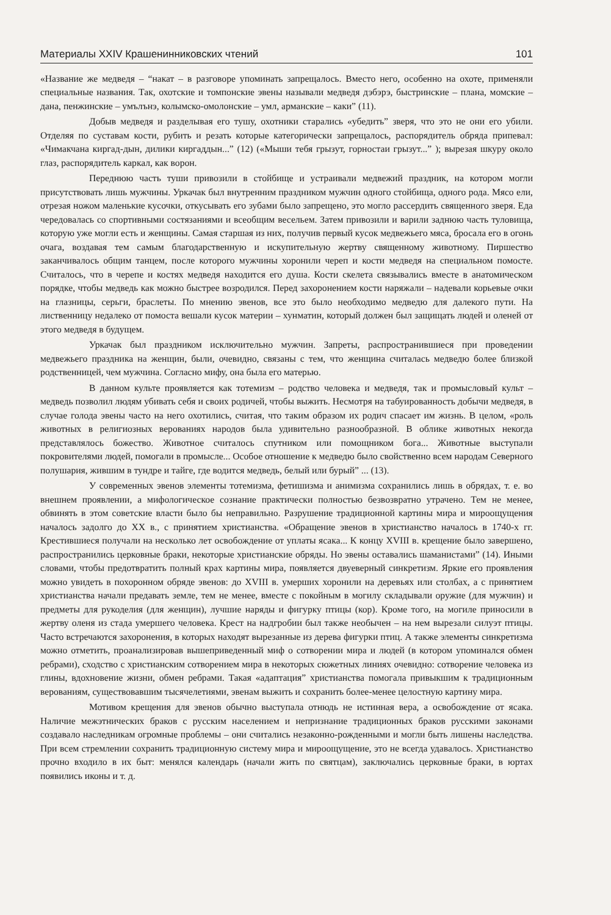Материалы XXIV Крашенинниковских чтений 101
«Название же медведя – “накат – в разговоре упоминать запрещалось. Вместо него, особенно на охоте, применяли специальные названия. Так, охотские и томпонские эвены называли медведя дэбэрэ, быстринские – плана, момские – дана, пенжинские – умълънэ, колымско-омолонские – умл, арманские – каки” (11).
Добыв медведя и разделывая его тушу, охотники старались «убедить” зверя, что это не они его убили. Отделяя по суставам кости, рубить и резать которые категорически запрещалось, распорядитель обряда припевал: «Чимакчана киргад-дын, дилики киргаддын...” (12) («Мыши тебя грызут, горностаи грызут...” ); вырезая шкуру около глаз, распорядитель каркал, как ворон.
Переднюю часть туши привозили в стойбище и устраивали медвежий праздник, на котором могли присутствовать лишь мужчины. Уркачак был внутренним праздником мужчин одного стойбища, одного рода. Мясо ели, отрезая ножом маленькие кусочки, откусывать его зубами было запрещено, это могло рассердить священного зверя. Еда чередовалась со спортивными состязаниями и всеобщим весельем. Затем привозили и варили заднюю часть туловища, которую уже могли есть и женщины. Самая старшая из них, получив первый кусок медвежьего мяса, бросала его в огонь очага, воздавая тем самым благодарственную и искупительную жертву священному животному. Пиршество заканчивалось общим танцем, после которого мужчины хоронили череп и кости медведя на специальном помосте. Считалось, что в черепе и костях медведя находится его душа. Кости скелета связывались вместе в анатомическом порядке, чтобы медведь как можно быстрее возродился. Перед захоронением кости наряжали – надевали корьевые очки на глазницы, серьги, браслеты. По мнению эвенов, все это было необходимо медведю для далекого пути. На лиственницу недалеко от помоста вешали кусок материи – хунматин, который должен был защищать людей и оленей от этого медведя в будущем.
Уркачак был праздником исключительно мужчин. Запреты, распространившиеся при проведении медвежьего праздника на женщин, были, очевидно, связаны с тем, что женщина считалась медведю более близкой родственницей, чем мужчина. Согласно мифу, она была его матерью.
В данном культе проявляется как тотемизм – родство человека и медведя, так и промысловый культ – медведь позволил людям убивать себя и своих родичей, чтобы выжить. Несмотря на табуированность добычи медведя, в случае голода эвены часто на него охотились, считая, что таким образом их родич спасает им жизнь. В целом, «роль животных в религиозных верованиях народов была удивительно разнообразной. В облике животных некогда представлялось божество. Животное считалось спутником или помощником бога... Животные выступали покровителями людей, помогали в промысле... Особое отношение к медведю было свойственно всем народам Северного полушария, жившим в тундре и тайге, где водится медведь, белый или бурый” ... (13).
У современных эвенов элементы тотемизма, фетишизма и анимизма сохранились лишь в обрядах, т. е. во внешнем проявлении, а мифологическое сознание практически полностью безвозвратно утрачено. Тем не менее, обвинять в этом советские власти было бы неправильно. Разрушение традиционной картины мира и мироощущения началось задолго до XX в., с принятием христианства. «Обращение эвенов в христианство началось в 1740-х гг. Крестившиеся получали на несколько лет освобождение от уплаты ясака... К концу XVIII в. крещение было завершено, распространились церковные браки, некоторые христианские обряды. Но эвены оставались шаманистами” (14). Иными словами, чтобы предотвратить полный крах картины мира, появляется двуеверный синкретизм. Яркие его проявления можно увидеть в похоронном обряде эвенов: до XVIII в. умерших хоронили на деревьях или столбах, а с принятием христианства начали предавать земле, тем не менее, вместе с покойным в могилу складывали оружие (для мужчин) и предметы для рукоделия (для женщин), лучшие наряды и фигурку птицы (кор). Кроме того, на могиле приносили в жертву оленя из стада умершего человека. Крест на надгробии был также необычен – на нем вырезали силуэт птицы. Часто встречаются захоронения, в которых находят вырезанные из дерева фигурки птиц. А также элементы синкретизма можно отметить, проанализировав вышеприведенный миф о сотворении мира и людей (в котором упоминался обмен ребрами), сходство с христианским сотворением мира в некоторых сюжетных линиях очевидно: сотворение человека из глины, вдохновение жизни, обмен ребрами. Такая «адаптация” христианства помогала привыкшим к традиционным верованиям, существовавшим тысячелетиями, эвенам выжить и сохранить более-менее целостную картину мира.
Мотивом крещения для эвенов обычно выступала отнюдь не истинная вера, а освобождение от ясака. Наличие межэтнических браков с русским населением и непризнание традиционных браков русскими законами создавало наследникам огромные проблемы – они считались незаконно-рожденными и могли быть лишены наследства. При всем стремлении сохранить традиционную систему мира и мироощущение, это не всегда удавалось. Христианство прочно входило в их быт: менялся календарь (начали жить по святцам), заключались церковные браки, в юртах появились иконы и т. д.